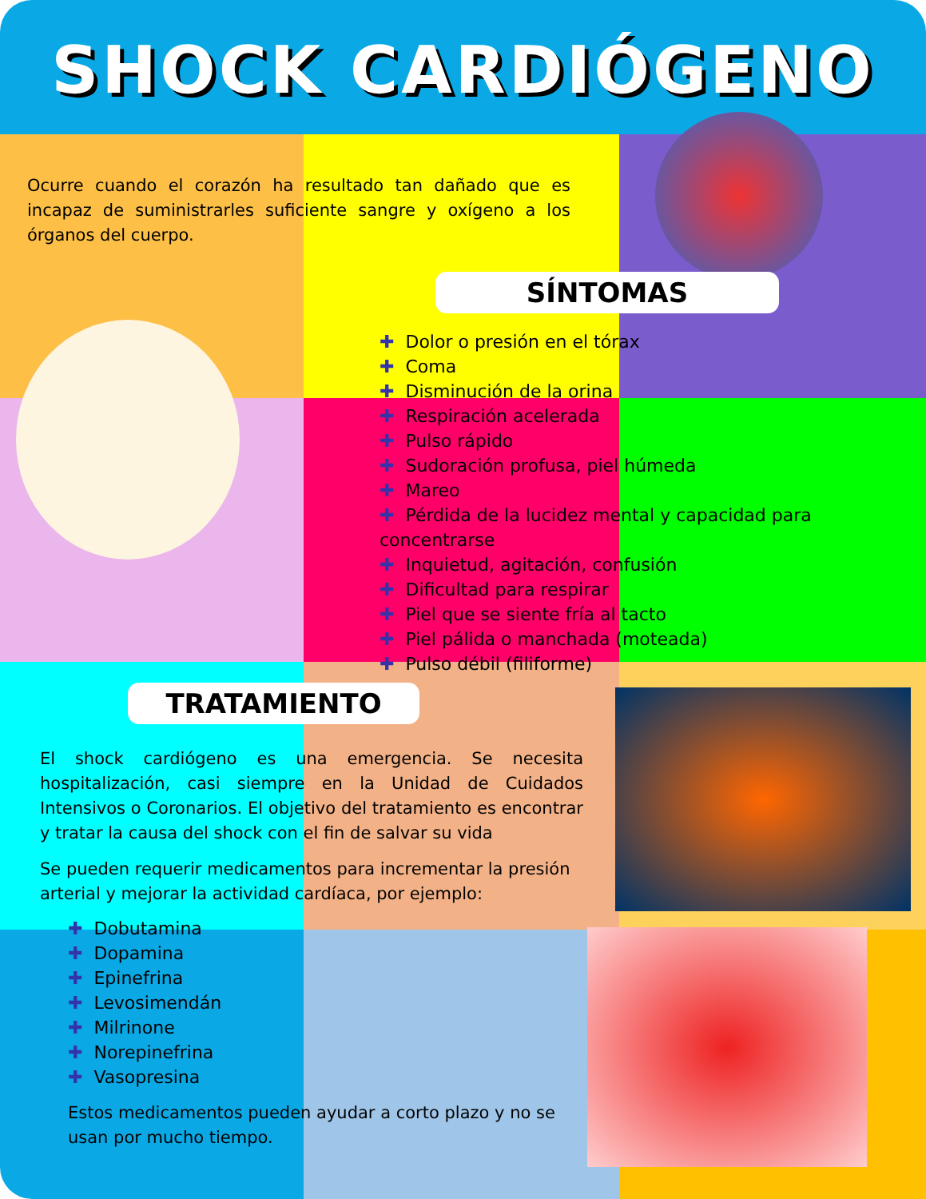SHOCK CARDIÓGENO
Ocurre cuando el corazón ha resultado tan dañado que es incapaz de suministrarles suficiente sangre y oxígeno a los órganos del cuerpo.
SÍNTOMAS
✚ Dolor o presión en el tórax
✚ Coma
✚ Disminución de la orina
✚ Respiración acelerada
✚ Pulso rápido
✚ Sudoración profusa, piel húmeda
✚ Mareo
✚ Pérdida de la lucidez mental y capacidad para concentrarse
✚ Inquietud, agitación, confusión
✚ Dificultad para respirar
✚ Piel que se siente fría al tacto
✚ Piel pálida o manchada (moteada)
✚ Pulso débil (filiforme)
TRATAMIENTO
El shock cardiógeno es una emergencia. Se necesita hospitalización, casi siempre en la Unidad de Cuidados Intensivos o Coronarios. El objetivo del tratamiento es encontrar y tratar la causa del shock con el fin de salvar su vida
Se pueden requerir medicamentos para incrementar la presión arterial y mejorar la actividad cardíaca, por ejemplo:
✚ Dobutamina
✚ Dopamina
✚ Epinefrina
✚ Levosimendán
✚ Milrinone
✚ Norepinefrina
✚ Vasopresina
Estos medicamentos pueden ayudar a corto plazo y no se usan por mucho tiempo.